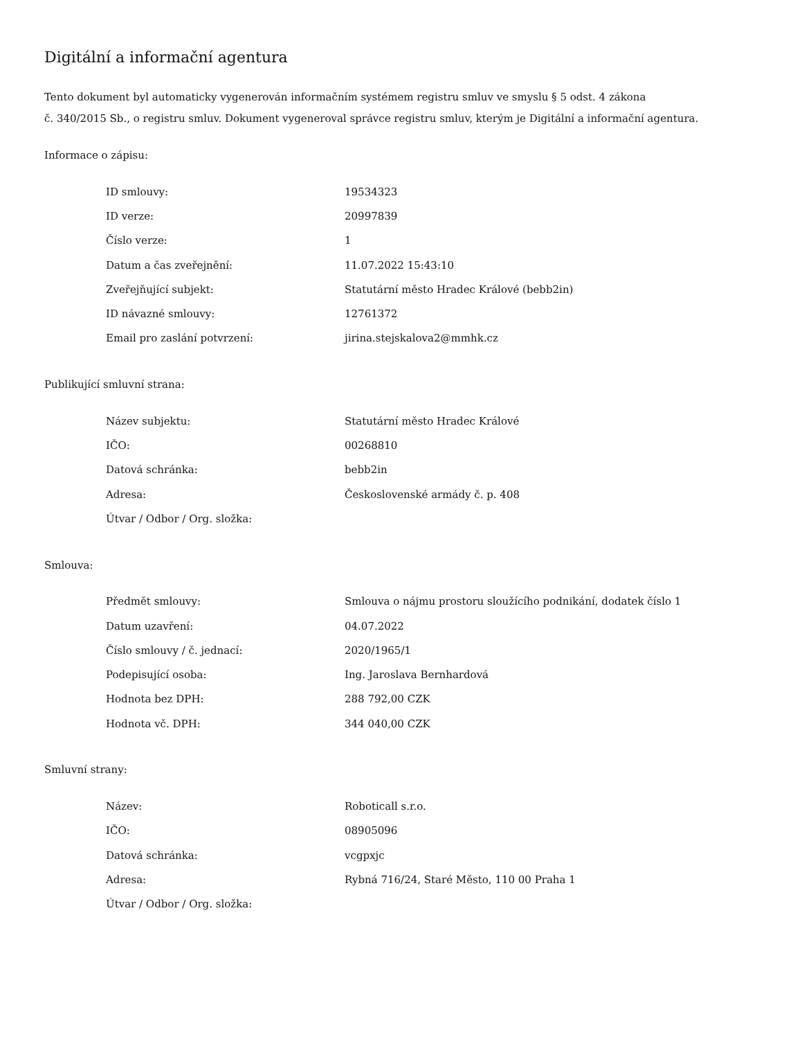Digitální a informační agentura
Tento dokument byl automaticky vygenerován informačním systémem registru smluv ve smyslu § 5 odst. 4 zákona
č. 340/2015 Sb., o registru smluv. Dokument vygeneroval správce registru smluv, kterým je Digitální a informační agentura.
Informace o zápisu:
| ID smlouvy: | 19534323 |
| ID verze: | 20997839 |
| Číslo verze: | 1 |
| Datum a čas zveřejnění: | 11.07.2022 15:43:10 |
| Zveřejňující subjekt: | Statutární město Hradec Králové (bebb2in) |
| ID návazné smlouvy: | 12761372 |
| Email pro zaslání potvrzení: | jirina.stejskalova2@mmhk.cz |
Publikující smluvní strana:
| Název subjektu: | Statutární město Hradec Králové |
| IČO: | 00268810 |
| Datová schránka: | bebb2in |
| Adresa: | Československé armády č. p. 408 |
| Útvar / Odbor / Org. složka: | |
Smlouva:
| Předmět smlouvy: | Smlouva o nájmu prostoru sloužícího podnikání, dodatek číslo 1 |
| Datum uzavření: | 04.07.2022 |
| Číslo smlouvy / č. jednací: | 2020/1965/1 |
| Podepisující osoba: | Ing. Jaroslava Bernhardová |
| Hodnota bez DPH: | 288 792,00 CZK |
| Hodnota vč. DPH: | 344 040,00 CZK |
Smluvní strany:
| Název: | Roboticall s.r.o. |
| IČO: | 08905096 |
| Datová schránka: | vcgpxjc |
| Adresa: | Rybná 716/24, Staré Město, 110 00 Praha 1 |
| Útvar / Odbor / Org. složka: | |